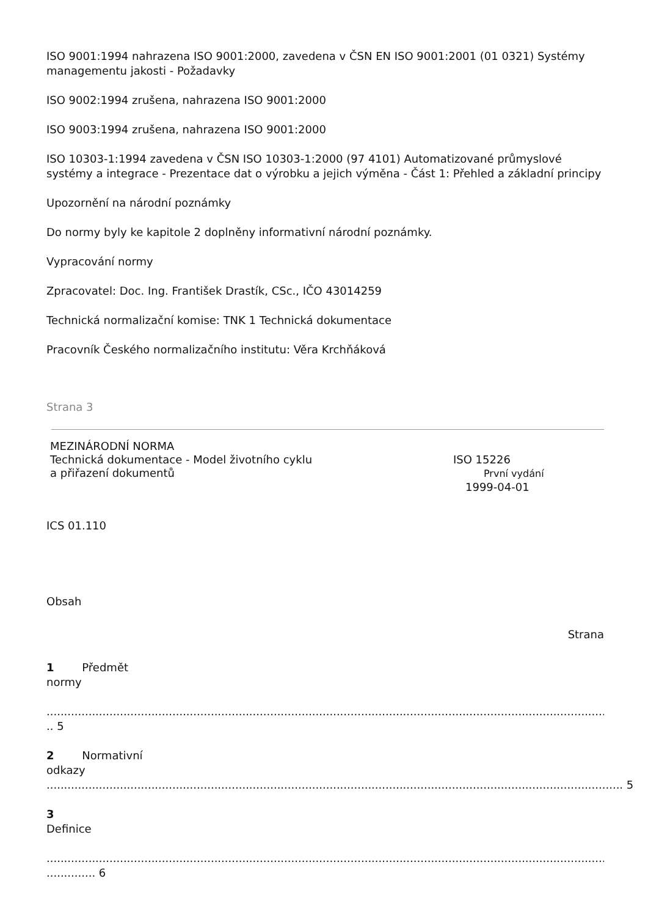ISO 9001:1994 nahrazena ISO 9001:2000, zavedena v ČSN EN ISO 9001:2001 (01 0321) Systémy managementu jakosti - Požadavky
ISO 9002:1994 zrušena, nahrazena ISO 9001:2000
ISO 9003:1994 zrušena, nahrazena ISO 9001:2000
ISO 10303-1:1994 zavedena v ČSN ISO 10303-1:2000 (97 4101) Automatizované průmyslové systémy a integrace - Prezentace dat o výrobku a jejich výměna - Část 1: Přehled a základní principy
Upozornění na národní poznámky
Do normy byly ke kapitole 2 doplněny informativní národní poznámky.
Vypracování normy
Zpracovatel: Doc. Ing. František Drastík, CSc., IČO 43014259
Technická normalizační komise: TNK 1 Technická dokumentace
Pracovník Českého normalizačního institutu: Věra Krchňáková
Strana 3
MEZINÁRODNÍ NORMA
Technická dokumentace - Model životního cyklu
a přiřazení dokumentů
ISO 15226
První vydání
1999-04-01
ICS 01.110
Obsah
Strana
1 Předmět
normy
.......................................................................................................................................................................
.. 5
2 Normativní
odkazy
..................................................................................................................................................................... 5
3
Definice
.......................................................................................................................................................................
.............. 6